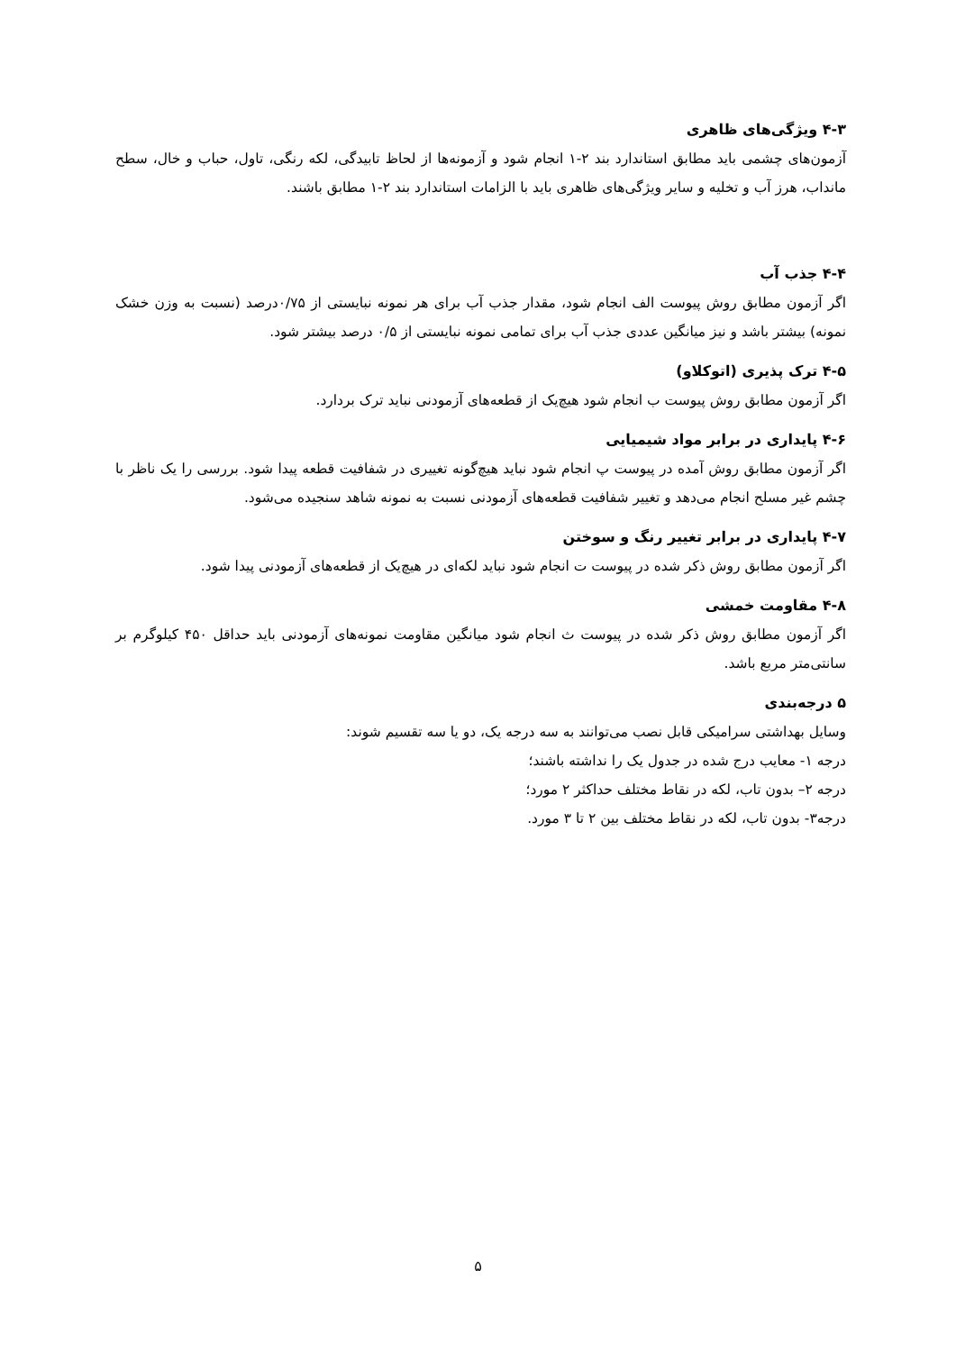۴-۳ ویژگی‌های ظاهری
آزمون‌های چشمی باید مطابق استاندارد بند ۲-۱ انجام شود و آزمونه‌ها از لحاظ تابیدگی، لکه رنگی، تاول، حباب و خال، سطح مانداب، هرز آب و تخلیه و سایر ویژگی‌های ظاهری باید با الزامات استاندارد بند ۲-۱ مطابق باشند.
۴-۴ جذب آب
اگر آزمون مطابق روش پیوست الف انجام شود، مقدار جذب آب برای هر نمونه نبایستی از ۰/۷۵درصد (نسبت به وزن خشک نمونه) بیشتر باشد و نیز میانگین عددی جذب آب برای تمامی نمونه نبایستی از ۰/۵ درصد بیشتر شود.
۴-۵ ترک پذیری (اتوکلاو)
اگر آزمون مطابق روش پیوست ب انجام شود هیچ‌یک از قطعه‌های آزمودنی نباید ترک بردارد.
۴-۶ پایداری در برابر مواد شیمیایی
اگر آزمون مطابق روش آمده در پیوست پ انجام شود نباید هیچ‌گونه تغییری در شفافیت قطعه پیدا شود. بررسی را یک ناظر با چشم غیر مسلح انجام می‌دهد و تغییر شفافیت قطعه‌های آزمودنی نسبت به نمونه شاهد سنجیده می‌شود.
۴-۷ پایداری در برابر تغییر رنگ و سوختن
اگر آزمون مطابق روش ذکر شده در پیوست ت انجام شود نباید لکه‌ای در هیچ‌یک از قطعه‌های آزمودنی پیدا شود.
۴-۸ مقاومت خمشی
اگر آزمون مطابق روش ذکر شده در پیوست ث انجام شود میانگین مقاومت نمونه‌های آزمودنی باید حداقل ۴۵۰ کیلوگرم بر سانتی‌متر مربع باشد.
۵ درجه‌بندی
وسایل بهداشتی سرامیکی قابل نصب می‌توانند به سه درجه یک، دو یا سه تقسیم شوند:
درجه ۱- معایب درج شده در جدول یک را نداشته باشند؛
درجه ۲– بدون تاب، لکه در نقاط مختلف حداکثر ۲ مورد؛
درجه۳- بدون تاب، لکه در نقاط مختلف بین ۲ تا ۳ مورد.
۵